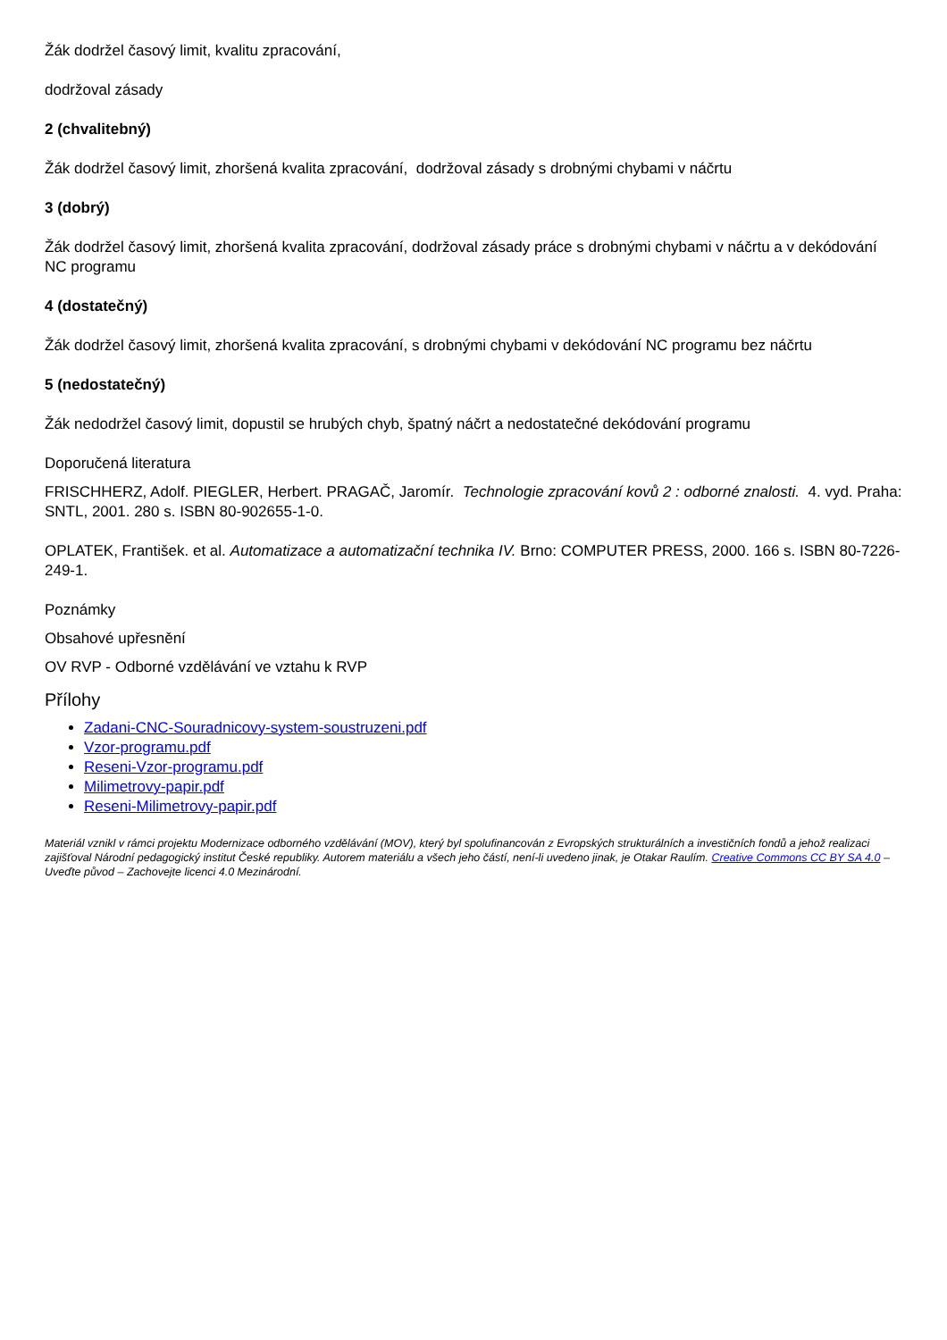Žák dodržel časový limit, kvalitu zpracování,
dodržoval zásady
2 (chvalitebný)
Žák dodržel časový limit, zhoršená kvalita zpracování, dodržoval zásady s drobnými chybami v náčrtu
3 (dobrý)
Žák dodržel časový limit, zhoršená kvalita zpracování, dodržoval zásady práce s drobnými chybami v náčrtu a v dekódování NC programu
4 (dostatečný)
Žák dodržel časový limit, zhoršená kvalita zpracování, s drobnými chybami v dekódování NC programu bez náčrtu
5 (nedostatečný)
Žák nedodržel časový limit, dopustil se hrubých chyb, špatný náčrt a nedostatečné dekódování programu
Doporučená literatura
FRISCHHERZ, Adolf. PIEGLER, Herbert. PRAGAČ, Jaromír. Technologie zpracování kovů 2 : odborné znalosti. 4. vyd. Praha: SNTL, 2001. 280 s. ISBN 80-902655-1-0.
OPLATEK, František. et al. Automatizace a automatizační technika IV. Brno: COMPUTER PRESS, 2000. 166 s. ISBN 80-7226-249-1.
Poznámky
Obsahové upřesnění
OV RVP - Odborné vzdělávání ve vztahu k RVP
Přílohy
Zadani-CNC-Souradnicovy-system-soustruzeni.pdf
Vzor-programu.pdf
Reseni-Vzor-programu.pdf
Milimetrovy-papir.pdf
Reseni-Milimetrovy-papir.pdf
Materiál vznikl v rámci projektu Modernizace odborného vzdělávání (MOV), který byl spolufinancován z Evropských strukturálních a investičních fondů a jehož realizaci zajišťoval Národní pedagogický institut České republiky. Autorem materiálu a všech jeho částí, není-li uvedeno jinak, je Otakar Raulím. Creative Commons CC BY SA 4.0 – Uveďte původ – Zachovejte licenci 4.0 Mezinárodní.